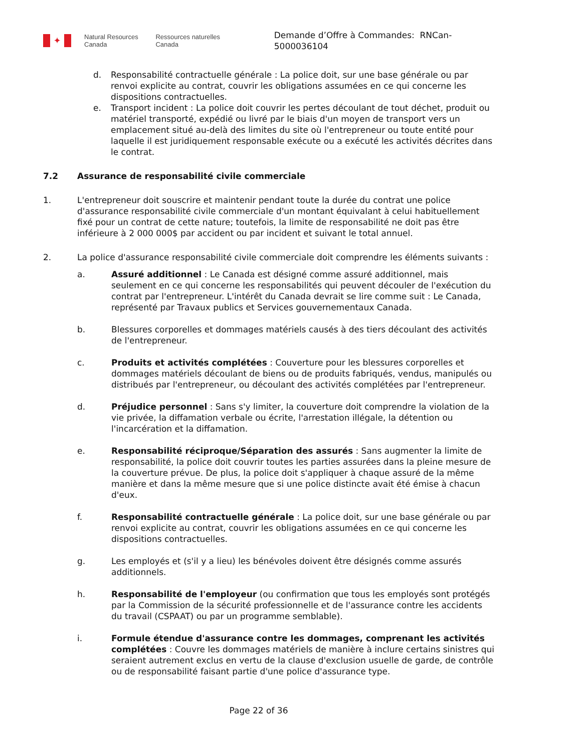✦
Natural Resources
Canada
Ressources naturelles
Canada
Demande d’Offre à Commandes: RNCan-5000036104
d. Responsabilité contractuelle générale : La police doit, sur une base générale ou par renvoi explicite au contrat, couvrir les obligations assumées en ce qui concerne les dispositions contractuelles.
e. Transport incident : La police doit couvrir les pertes découlant de tout déchet, produit ou matériel transporté, expédié ou livré par le biais d'un moyen de transport vers un emplacement situé au-delà des limites du site où l'entrepreneur ou toute entité pour laquelle il est juridiquement responsable exécute ou a exécuté les activités décrites dans le contrat.
7.2 Assurance de responsabilité civile commerciale
1. L'entrepreneur doit souscrire et maintenir pendant toute la durée du contrat une police d'assurance responsabilité civile commerciale d'un montant équivalant à celui habituellement fixé pour un contrat de cette nature; toutefois, la limite de responsabilité ne doit pas être inférieure à 2 000 000$ par accident ou par incident et suivant le total annuel.
2. La police d'assurance responsabilité civile commerciale doit comprendre les éléments suivants :
a. Assuré additionnel : Le Canada est désigné comme assuré additionnel, mais seulement en ce qui concerne les responsabilités qui peuvent découler de l'exécution du contrat par l'entrepreneur. L'intérêt du Canada devrait se lire comme suit : Le Canada, représenté par Travaux publics et Services gouvernementaux Canada.
b. Blessures corporelles et dommages matériels causés à des tiers découlant des activités de l'entrepreneur.
c. Produits et activités complétées : Couverture pour les blessures corporelles et dommages matériels découlant de biens ou de produits fabriqués, vendus, manipulés ou distribués par l'entrepreneur, ou découlant des activités complétées par l'entrepreneur.
d. Préjudice personnel : Sans s'y limiter, la couverture doit comprendre la violation de la vie privée, la diffamation verbale ou écrite, l'arrestation illégale, la détention ou l'incarcération et la diffamation.
e. Responsabilité réciproque/Séparation des assurés : Sans augmenter la limite de responsabilité, la police doit couvrir toutes les parties assurées dans la pleine mesure de la couverture prévue. De plus, la police doit s'appliquer à chaque assuré de la même manière et dans la même mesure que si une police distincte avait été émise à chacun d'eux.
f. Responsabilité contractuelle générale : La police doit, sur une base générale ou par renvoi explicite au contrat, couvrir les obligations assumées en ce qui concerne les dispositions contractuelles.
g. Les employés et (s'il y a lieu) les bénévoles doivent être désignés comme assurés additionnels.
h. Responsabilité de l'employeur (ou confirmation que tous les employés sont protégés par la Commission de la sécurité professionnelle et de l'assurance contre les accidents du travail (CSPAAT) ou par un programme semblable).
i. Formule étendue d'assurance contre les dommages, comprenant les activités complétées : Couvre les dommages matériels de manière à inclure certains sinistres qui seraient autrement exclus en vertu de la clause d'exclusion usuelle de garde, de contrôle ou de responsabilité faisant partie d'une police d'assurance type.
Page 22 of 36